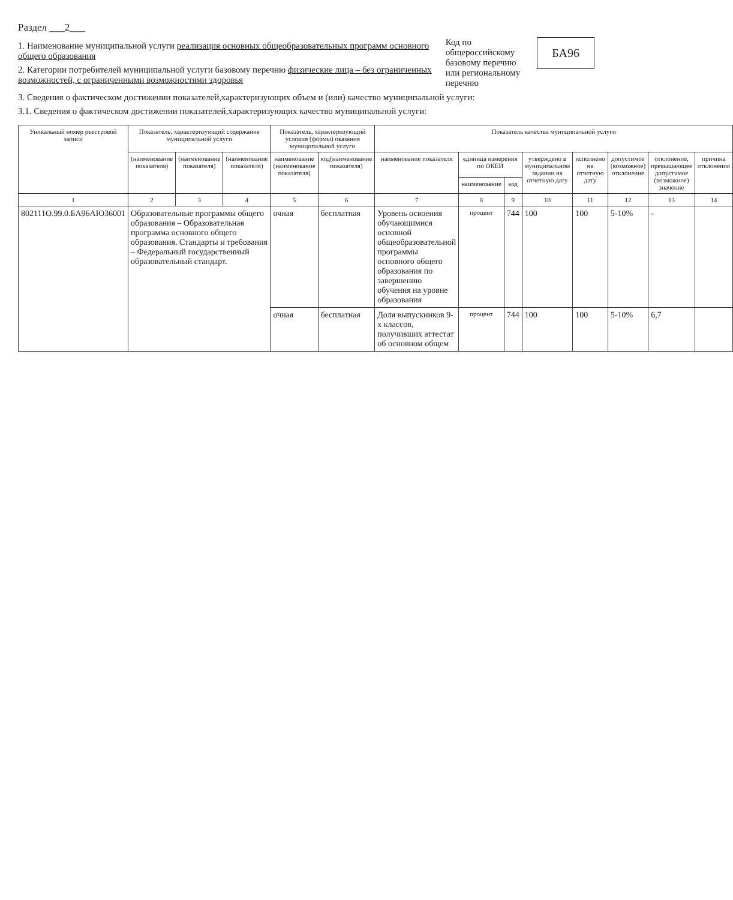Раздел ___2___
1. Наименование муниципальной услуги реализация основных общеобразовательных программ основного общего образования
2. Категории потребителей муниципальной услуги базовому перечню физические лица – без ограниченных возможностей, с ограниченными возможностями здоровья
Код по общероссийскому базовому перечню или региональному перечню
БА96
3. Сведения о фактическом достижении показателей,характеризующих объем и (или) качество муниципальной услуги:
3.1. Сведения о фактическом достижении показателей,характеризующих качество муниципальной услуги:
| Уникальный номер реестровой записи | Показатель, характеризующий содержание муниципальной услуги | | | Показатель, характеризующий условия (формы) оказания муниципальной услуги | | Показатель качества муниципальной услуги | | | | | | | |
| --- | --- | --- | --- | --- | --- | --- | --- | --- | --- | --- | --- | --- | --- |
| | (наименование показателя) | (наименование показателя) | (наименование показателя) | наименование (наименование показателя) | код(наименование показателя) | наименование показателя | единица измерения по ОКЕИ | | утверждено в муниципальном задании на отчетную дату | исполнено на отчетную дату | допустимое (возможное) отклонение | отклонение, превышающее допустимое (возможное) значение | причина отклонения |
| | | | | | | | наименование | код | | | | | |
| 1 | 2 | 3 | 4 | 5 | 6 | 7 | 8 | 9 | 10 | 11 | 12 | 13 | 14 |
| 802111О.99.0.БА96АЮ36001 | Образовательные программы общего образования – Образовательная программа основного общего образования. Стандарты и требования – Федеральный государственный образовательный стандарт. | | | очная | бесплатная | Уровень освоения обучающимися основной общеобразовательной программы основного общего образования по завершению обучения на уровне образования | процент | 744 | 100 | 100 | 5-10% | - | |
| | | | | очная | бесплатная | Доля выпускников 9-х классов, получивших аттестат об основном общем | процент | 744 | 100 | 100 | 5-10% | 6,7 | |